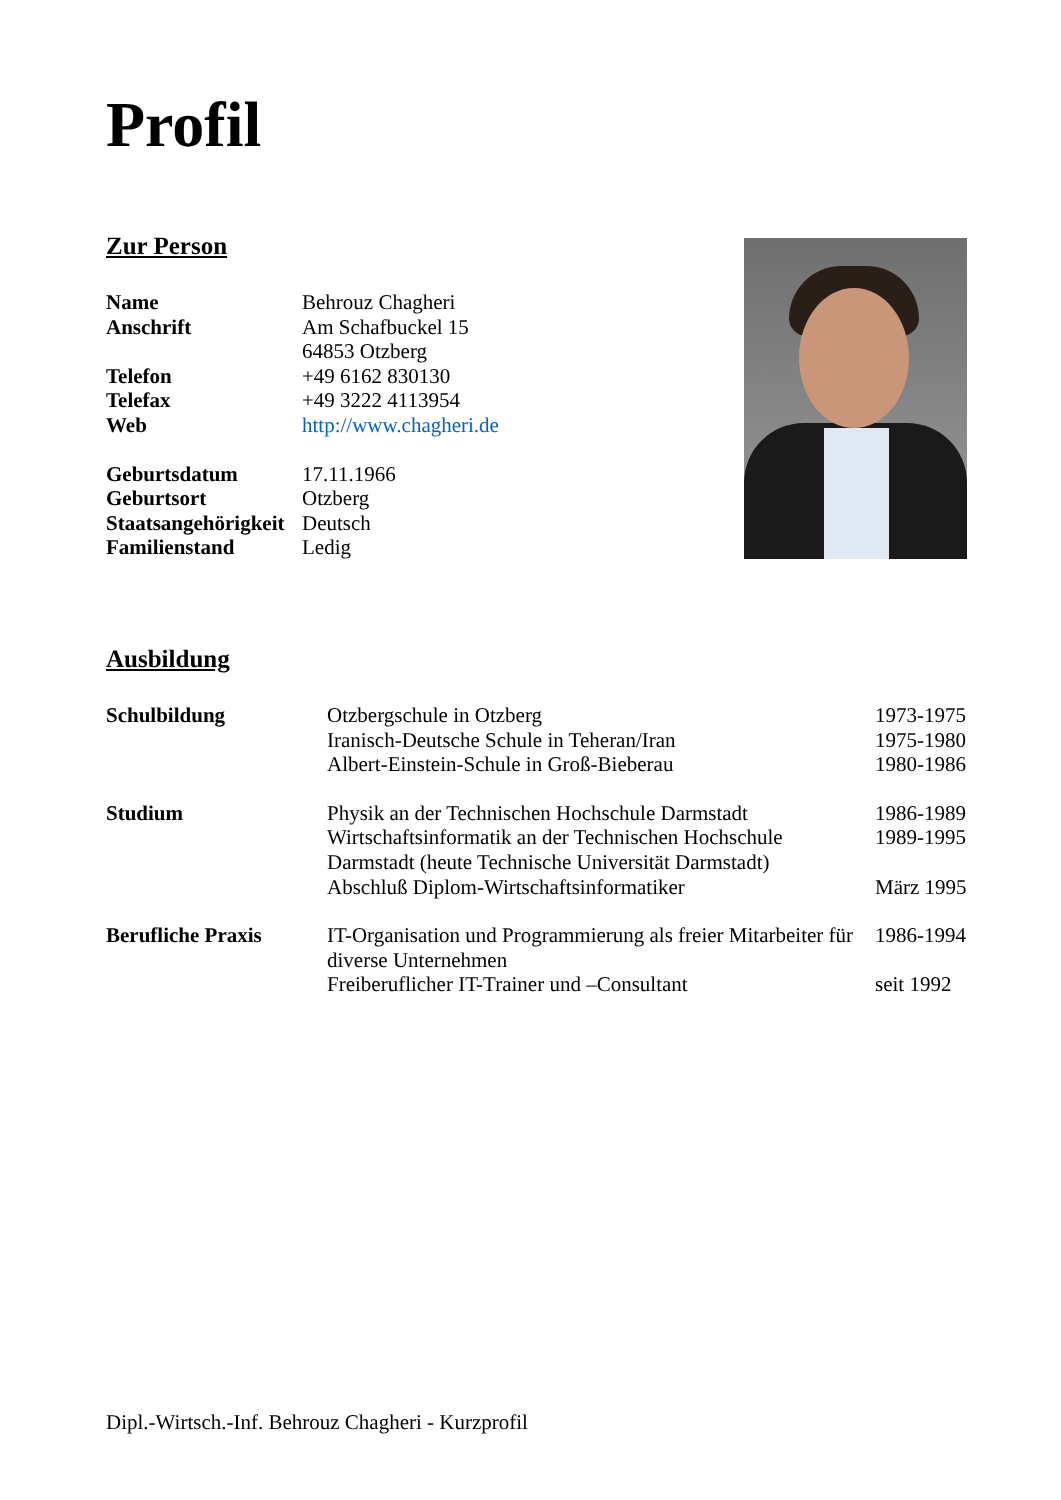Profil
Zur Person
| Name | Behrouz Chagheri |
| Anschrift | Am Schafbuckel 15 64853 Otzberg |
| Telefon | +49 6162 830130 |
| Telefax | +49 3222 4113954 |
| Web | http://www.chagheri.de |
| Geburtsdatum | 17.11.1966 |
| Geburtsort | Otzberg |
| Staatsangehörigkeit | Deutsch |
| Familienstand | Ledig |
Ausbildung
| Schulbildung | Otzbergschule in Otzberg Iranisch-Deutsche Schule in Teheran/Iran Albert-Einstein-Schule in Groß-Bieberau | 1973-1975 1975-1980 1980-1986 |
| Studium | Physik an der Technischen Hochschule Darmstadt Wirtschaftsinformatik an der Technischen Hochschule Darmstadt (heute Technische Universität Darmstadt) Abschluß Diplom-Wirtschaftsinformatiker | 1986-1989 1989-1995 März 1995 |
| Berufliche Praxis | IT-Organisation und Programmierung als freier Mitarbeiter für diverse Unternehmen Freiberuflicher IT-Trainer und –Consultant | 1986-1994 seit 1992 |
Dipl.-Wirtsch.-Inf. Behrouz Chagheri - Kurzprofil